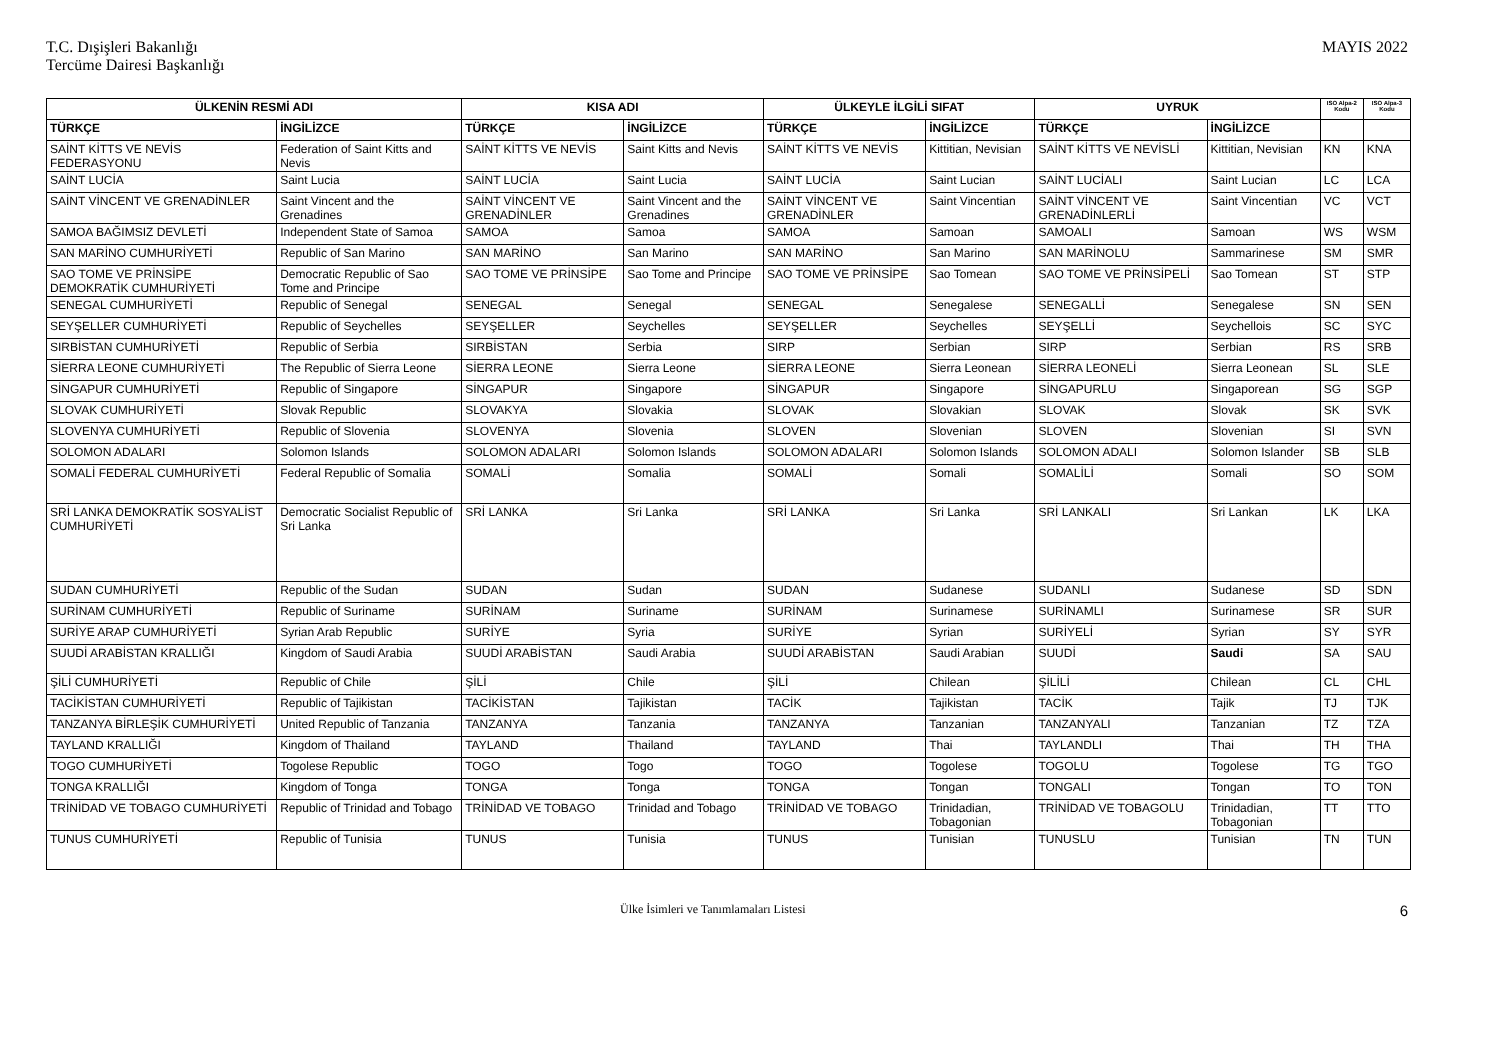T.C. Dışişleri Bakanlığı
Tercüme Dairesi Başkanlığı
MAYIS 2022
| ÜLKENİN RESMİ ADI | | KISA ADI | | ÜLKEYLE İLGİLİ SIFAT | | UYRUK | | ISO Alpa-2 Kodu | ISO Alpa-3 Kodu |
| --- | --- | --- | --- | --- | --- | --- | --- | --- | --- |
| TÜRKÇE | İNGİLİZCE | TÜRKÇE | İNGİLİZCE | TÜRKÇE | İNGİLİZCE | TÜRKÇE | İNGİLİZCE | | |
| SAİNT KİTTS VE NEVİS FEDERASYONU | Federation of Saint Kitts and Nevis | SAİNT KİTTS VE NEVİS | Saint Kitts and Nevis | SAİNT KİTTS VE NEVİS | Kittitian, Nevisian | SAİNT KİTTS VE NEVİSLİ | Kittitian, Nevisian | KN | KNA |
| SAİNT LUCİA | Saint Lucia | SAİNT LUCİA | Saint Lucia | SAİNT LUCİA | Saint Lucian | SAİNT LUCİALI | Saint Lucian | LC | LCA |
| SAİNT VİNCENT VE GRENADİNLER | Saint Vincent and the Grenadines | SAİNT VİNCENT VE GRENADİNLER | Saint Vincent and the Grenadines | SAİNT VİNCENT VE GRENADİNLER | Saint Vincentian | SAİNT VİNCENT VE GRENADİNLERLİ | Saint Vincentian | VC | VCT |
| SAMOA BAĞIMSIZ DEVLETİ | Independent State of Samoa | SAMOA | Samoa | SAMOA | Samoan | SAMOALI | Samoan | WS | WSM |
| SAN MARİNO CUMHURİYETİ | Republic of San Marino | SAN MARİNO | San Marino | SAN MARİNO | San Marino | SAN MARİNOLU | Sammarinese | SM | SMR |
| SAO TOME VE PRİNSİPE DEMOKRATİK CUMHURİYETİ | Democratic Republic of Sao Tome and Principe | SAO TOME VE PRİNSİPE | Sao Tome and Principe | SAO TOME VE PRİNSİPE | Sao Tomean | SAO TOME VE PRİNSİPELİ | Sao Tomean | ST | STP |
| SENEGAL CUMHURİYETİ | Republic of Senegal | SENEGAL | Senegal | SENEGAL | Senegalese | SENEGALLİ | Senegalese | SN | SEN |
| SEYŞELLER CUMHURİYETİ | Republic of Seychelles | SEYŞELLER | Seychelles | SEYŞELLER | Seychelles | SEYŞELLİ | Seychellois | SC | SYC |
| SIRBİSTAN CUMHURİYETİ | Republic of Serbia | SIRBİSTAN | Serbia | SIRP | Serbian | SIRP | Serbian | RS | SRB |
| SİERRA LEONE CUMHURİYETİ | The Republic of Sierra Leone | SİERRA LEONE | Sierra Leone | SİERRA LEONE | Sierra Leonean | SİERRA LEONELİ | Sierra Leonean | SL | SLE |
| SİNGAPUR CUMHURİYETİ | Republic of Singapore | SİNGAPUR | Singapore | SİNGAPUR | Singapore | SİNGAPURLU | Singaporean | SG | SGP |
| SLOVAK CUMHURİYETİ | Slovak Republic | SLOVAKYA | Slovakia | SLOVAK | Slovakian | SLOVAK | Slovak | SK | SVK |
| SLOVENYA CUMHURİYETİ | Republic of Slovenia | SLOVENYA | Slovenia | SLOVEN | Slovenian | SLOVEN | Slovenian | SI | SVN |
| SOLOMON ADALARI | Solomon Islands | SOLOMON ADALARI | Solomon Islands | SOLOMON ADALARI | Solomon Islands | SOLOMON ADALI | Solomon Islander | SB | SLB |
| SOMALİ FEDERAL CUMHURİYETİ | Federal Republic of Somalia | SOMALİ | Somalia | SOMALİ | Somali | SOMALİLİ | Somali | SO | SOM |
| SRİ LANKA DEMOKRATİK SOSYALİST CUMHURİYETİ | Democratic Socialist Republic of Sri Lanka | SRİ LANKA | Sri Lanka | SRİ LANKA | Sri Lanka | SRİ LANKALI | Sri Lankan | LK | LKA |
| SUDAN CUMHURİYETİ | Republic of the Sudan | SUDAN | Sudan | SUDAN | Sudanese | SUDANLI | Sudanese | SD | SDN |
| SURİNAM CUMHURİYETİ | Republic of Suriname | SURİNAM | Suriname | SURİNAM | Surinamese | SURİNAMLI | Surinamese | SR | SUR |
| SURİYE ARAP CUMHURİYETİ | Syrian Arab Republic | SURİYE | Syria | SURİYE | Syrian | SURİYELİ | Syrian | SY | SYR |
| SUUDİ ARABİSTAN KRALLIĞI | Kingdom of Saudi Arabia | SUUDİ ARABİSTAN | Saudi Arabia | SUUDİ ARABİSTAN | Saudi Arabian | SUUDİ | Saudi | SA | SAU |
| ŞİLİ CUMHURİYETİ | Republic of Chile | ŞİLİ | Chile | ŞİLİ | Chilean | ŞİLİLİ | Chilean | CL | CHL |
| TACİKİSTAN CUMHURİYETİ | Republic of Tajikistan | TACİKİSTAN | Tajikistan | TACİK | Tajikistan | TACİK | Tajik | TJ | TJK |
| TANZANYA BİRLEŞİK CUMHURİYETİ | United Republic of Tanzania | TANZANYA | Tanzania | TANZANYA | Tanzanian | TANZANYALI | Tanzanian | TZ | TZA |
| TAYLAND KRALLIĞI | Kingdom of Thailand | TAYLAND | Thailand | TAYLAND | Thai | TAYLANDLI | Thai | TH | THA |
| TOGO CUMHURİYETİ | Togolese Republic | TOGO | Togo | TOGO | Togolese | TOGOLU | Togolese | TG | TGO |
| TONGA KRALLIĞI | Kingdom of Tonga | TONGA | Tonga | TONGA | Tongan | TONGALI | Tongan | TO | TON |
| TRİNİDAD VE TOBAGO CUMHURİYETİ | Republic of Trinidad and Tobago | TRİNİDAD VE TOBAGO | Trinidad and Tobago | TRİNİDAD VE TOBAGO | Trinidadian, Tobagonian | TRİNİDAD VE TOBAGOLU | Trinidadian, Tobagonian | TT | TTO |
| TUNUS CUMHURİYETİ | Republic of Tunisia | TUNUS | Tunisia | TUNUS | Tunisian | TUNUSLU | Tunisian | TN | TUN |
Ülke İsimleri ve Tanımlamaları Listesi 6